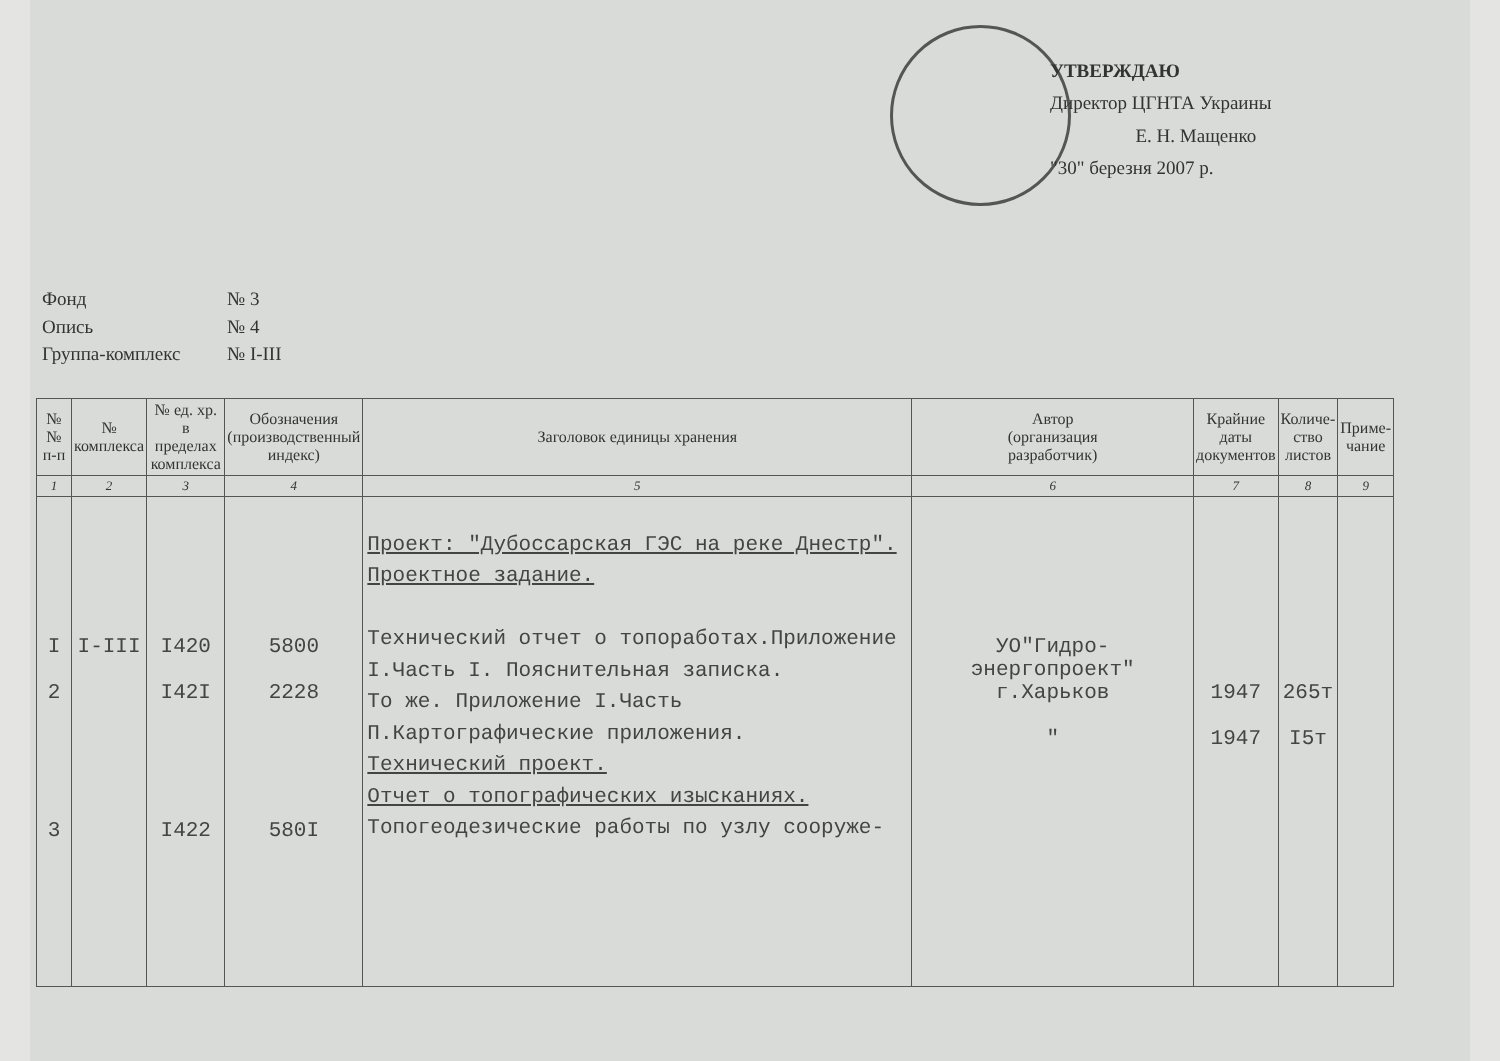УТВЕРЖДАЮ
Директор ЦГНТА Украины
Е. Н. Мащенко
"30" березня 2007 р.
Фонд № 3
Опись № 4
Группа-комплекс № I-III
| №№ п-п | № комплекса | № ед. хр. в пределах комплекса | Обозначения (производственный индекс) | Заголовок единицы хранения | Автор (организация разработчик) | Крайние даты документов | Количе- ство листов | Приме- чание |
| --- | --- | --- | --- | --- | --- | --- | --- | --- |
| 1 | 2 | 3 | 4 | 5 | 6 | 7 | 8 | 9 |
| I 2 3 | I-III | I420 I42I I422 | 5800 2228 580I | Проект: "Дубоссарская ГЭС на реке Днестр". Проектное задание. Технический отчет о топоработах.Приложение I.Часть I. Пояснительная записка. То же. Приложение I.Часть П.Картографические приложения. Технический проект. Отчет о топографических изысканиях. Топогеодезические работы по узлу сооруже- | УО"Гидро-энергопроект" г.Харьков " | 1947 1947 | 265т I5т | |